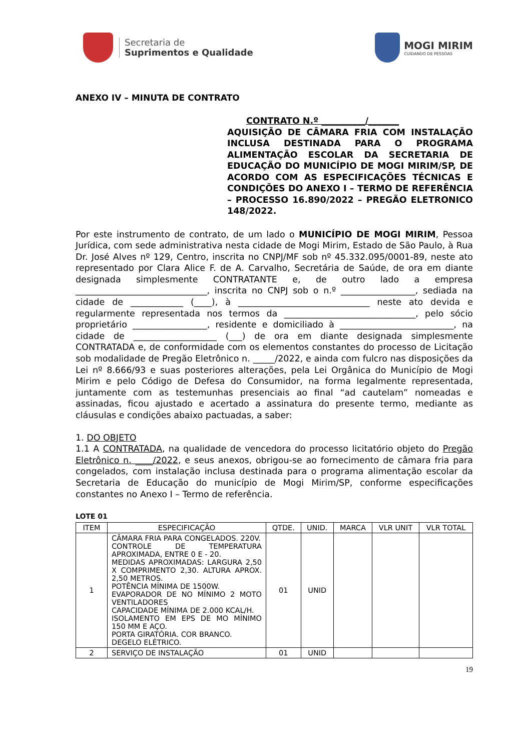Secretaria de
Suprimentos e Qualidade
MOGI MIRIM
CUIDANDO DE PESSOAS
ANEXO IV – MINUTA DE CONTRATO
CONTRATO N.º __________/_______
AQUISIÇÃO DE CÂMARA FRIA COM INSTALAÇÃO INCLUSA DESTINADA PARA O PROGRAMA ALIMENTAÇÃO ESCOLAR DA SECRETARIA DE EDUCAÇÃO DO MUNICÍPIO DE MOGI MIRIM/SP, DE ACORDO COM AS ESPECIFICAÇÕES TÉCNICAS E CONDIÇÕES DO ANEXO I – TERMO DE REFERÊNCIA – PROCESSO 16.890/2022 – PREGÃO ELETRONICO 148/2022.
Por este instrumento de contrato, de um lado o MUNICÍPIO DE MOGI MIRIM, Pessoa Jurídica, com sede administrativa nesta cidade de Mogi Mirim, Estado de São Paulo, à Rua Dr. José Alves nº 129, Centro, inscrita no CNPJ/MF sob nº 45.332.095/0001-89, neste ato representado por Clara Alice F. de A. Carvalho, Secretária de Saúde, de ora em diante designada simplesmente CONTRATANTE e, de outro lado a empresa ______________________________, inscrita no CNPJ sob o n.º _________________, sediada na cidade de ____________ (____), à ______________________________ neste ato devida e regularmente representada nos termos da ______________________________, pelo sócio proprietário _________________, residente e domiciliado à __________________________, na cidade de ___________________ (___) de ora em diante designada simplesmente CONTRATADA e, de conformidade com os elementos constantes do processo de Licitação sob modalidade de Pregão Eletrônico n. _____/2022, e ainda com fulcro nas disposições da Lei nº 8.666/93 e suas posteriores alterações, pela Lei Orgânica do Município de Mogi Mirim e pelo Código de Defesa do Consumidor, na forma legalmente representada, juntamente com as testemunhas presenciais ao final “ad cautelam” nomeadas e assinadas, ficou ajustado e acertado a assinatura do presente termo, mediante as cláusulas e condições abaixo pactuadas, a saber:
1. DO OBJETO
1.1 A CONTRATADA, na qualidade de vencedora do processo licitatório objeto do Pregão Eletrônico n. ____/2022, e seus anexos, obrigou-se ao fornecimento de câmara fria para congelados, com instalação inclusa destinada para o programa alimentação escolar da Secretaria de Educação do município de Mogi Mirim/SP, conforme especificações constantes no Anexo I – Termo de referência.
LOTE 01
| ITEM | ESPECIFICAÇÃO | QTDE. | UNID. | MARCA | VLR UNIT | VLR TOTAL |
| --- | --- | --- | --- | --- | --- | --- |
| 1 | CÂMARA FRIA PARA CONGELADOS. 220V. CONTROLE DE TEMPERATURA APROXIMADA, ENTRE 0 E - 20. MEDIDAS APROXIMADAS: LARGURA 2,50 X COMPRIMENTO 2,30. ALTURA APROX. 2,50 METROS. POTÊNCIA MÍNIMA DE 1500W. EVAPORADOR DE NO MÍNIMO 2 MOTO VENTILADORES CAPACIDADE MÍNIMA DE 2.000 KCAL/H. ISOLAMENTO EM EPS DE MO MÍNIMO 150 MM E AÇO. PORTA GIRATÓRIA. COR BRANCO. DEGELO ELÉTRICO. | 01 | UNID | | | |
| 2 | SERVIÇO DE INSTALAÇÃO | 01 | UNID | | | |
19